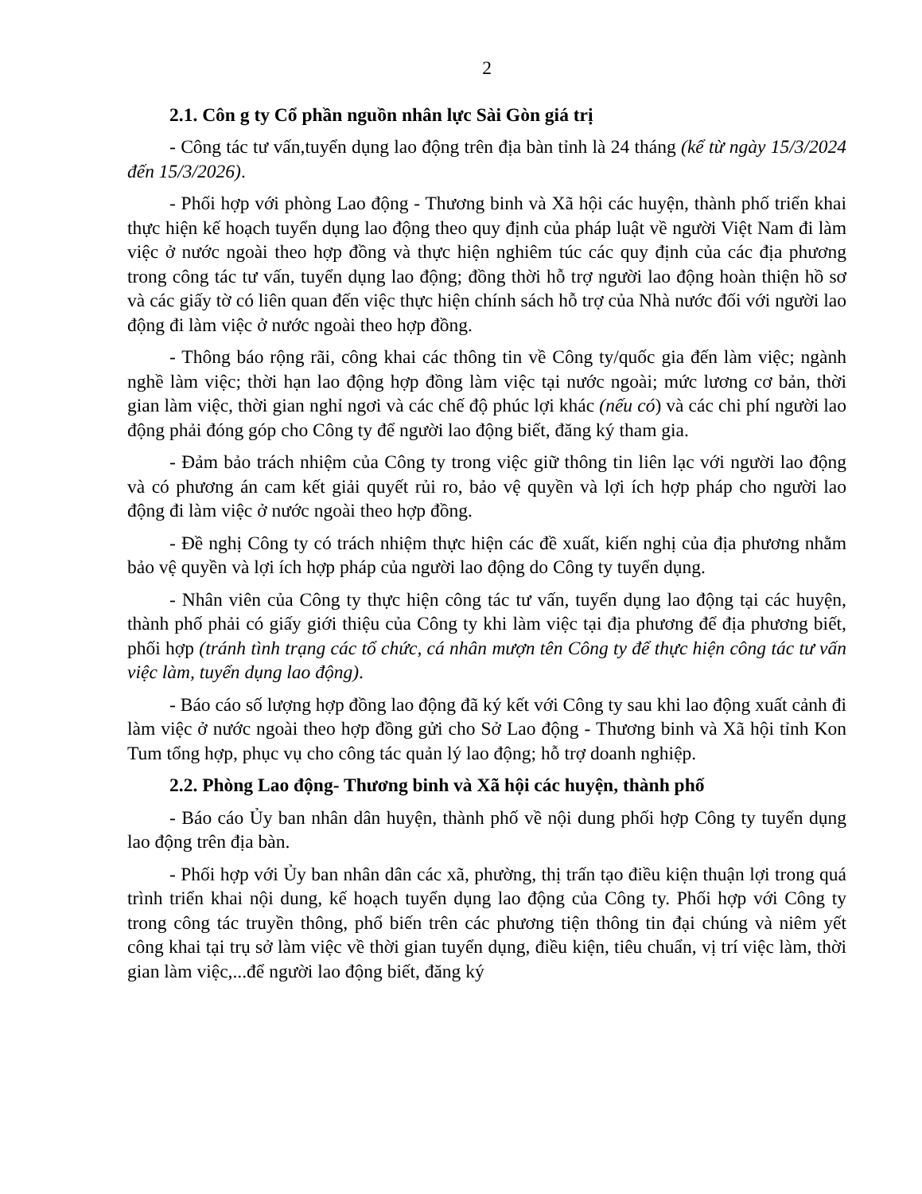2
2.1. Côn g ty Cổ phần nguồn nhân lực Sài Gòn giá trị
- Công tác tư vấn,tuyển dụng lao động trên địa bàn tỉnh là 24 tháng (kể từ ngày 15/3/2024 đến 15/3/2026).
- Phối hợp với phòng Lao động - Thương binh và Xã hội các huyện, thành phố triển khai thực hiện kế hoạch tuyển dụng lao động theo quy định của pháp luật về người Việt Nam đi làm việc ở nước ngoài theo hợp đồng và thực hiện nghiêm túc các quy định của các địa phương trong công tác tư vấn, tuyển dụng lao động; đồng thời hỗ trợ người lao động hoàn thiện hồ sơ và các giấy tờ có liên quan đến việc thực hiện chính sách hỗ trợ của Nhà nước đối với người lao động đi làm việc ở nước ngoài theo hợp đồng.
- Thông báo rộng rãi, công khai các thông tin về Công ty/quốc gia đến làm việc; ngành nghề làm việc; thời hạn lao động hợp đồng làm việc tại nước ngoài; mức lương cơ bản, thời gian làm việc, thời gian nghỉ ngơi và các chế độ phúc lợi khác (nếu có) và các chi phí người lao động phải đóng góp cho Công ty để người lao động biết, đăng ký tham gia.
- Đảm bảo trách nhiệm của Công ty trong việc giữ thông tin liên lạc với người lao động và có phương án cam kết giải quyết rủi ro, bảo vệ quyền và lợi ích hợp pháp cho người lao động đi làm việc ở nước ngoài theo hợp đồng.
- Đề nghị Công ty có trách nhiệm thực hiện các đề xuất, kiến nghị của địa phương nhằm bảo vệ quyền và lợi ích hợp pháp của người lao động do Công ty tuyển dụng.
- Nhân viên của Công ty thực hiện công tác tư vấn, tuyển dụng lao động tại các huyện, thành phố phải có giấy giới thiệu của Công ty khi làm việc tại địa phương để địa phương biết, phối hợp (tránh tình trạng các tổ chức, cá nhân mượn tên Công ty để thực hiện công tác tư vấn việc làm, tuyển dụng lao động).
- Báo cáo số lượng hợp đồng lao động đã ký kết với Công ty sau khi lao động xuất cảnh đi làm việc ở nước ngoài theo hợp đồng gửi cho Sở Lao động - Thương binh và Xã hội tỉnh Kon Tum tổng hợp, phục vụ cho công tác quản lý lao động; hỗ trợ doanh nghiệp.
2.2. Phòng Lao động- Thương binh và Xã hội các huyện, thành phố
- Báo cáo Ủy ban nhân dân huyện, thành phố về nội dung phối hợp Công ty tuyển dụng lao động trên địa bàn.
- Phối hợp với Ủy ban nhân dân các xã, phường, thị trấn tạo điều kiện thuận lợi trong quá trình triển khai nội dung, kế hoạch tuyển dụng lao động của Công ty. Phối hợp với Công ty trong công tác truyền thông, phổ biến trên các phương tiện thông tin đại chúng và niêm yết công khai tại trụ sở làm việc về thời gian tuyển dụng, điều kiện, tiêu chuẩn, vị trí việc làm, thời gian làm việc,...để người lao động biết, đăng ký